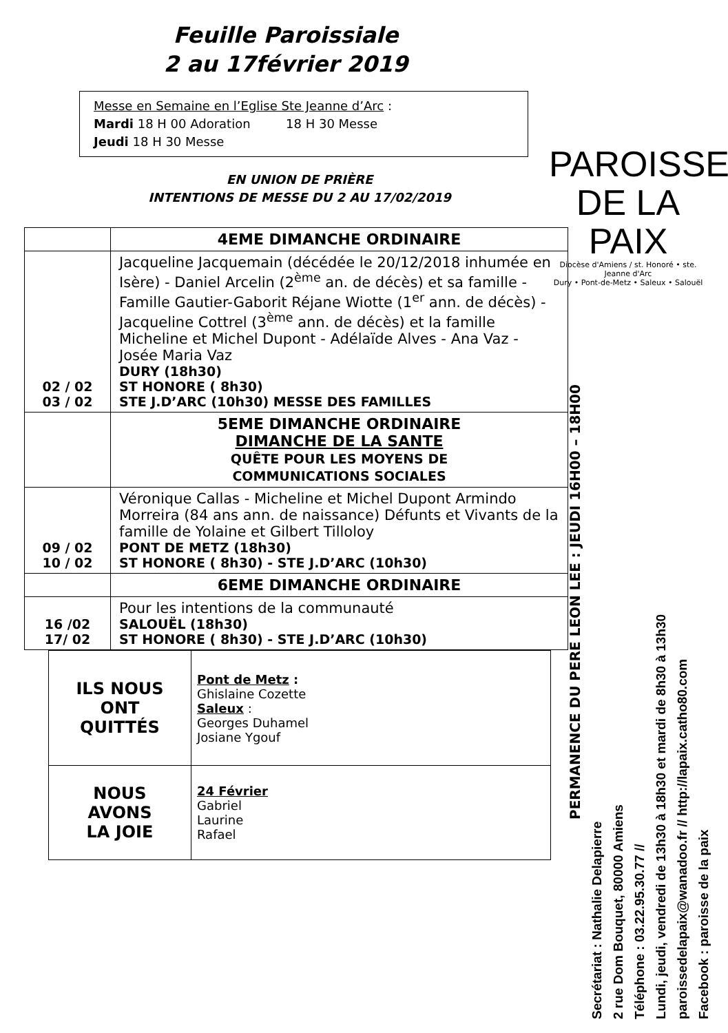Feuille Paroissiale
2 au 17février 2019
Messe en Semaine en l’Eglise Ste Jeanne d’Arc :
Mardi 18 H 00 Adoration 18 H 30 Messe
Jeudi 18 H 30 Messe
EN UNION DE PRIÈRE
INTENTIONS DE MESSE DU 2 AU 17/02/2019
| | 4EME DIMANCHE ORDINAIRE |
| 02 / 02 03 / 02 | Jacqueline Jacquemain (décédée le 20/12/2018 inhumée en Isère) - Daniel Arcelin (2<sup>ème</sup> an. de décès) et sa famille - Famille Gautier-Gaborit Réjane Wiotte (1<sup>er</sup> ann. de décès) - Jacqueline Cottrel (3<sup>ème</sup> ann. de décès) et la famille Micheline et Michel Dupont - Adélaïde Alves - Ana Vaz - Josée Maria Vaz DURY (18h30) ST HONORE ( 8h30) STE J.D’ARC (10h30) MESSE DES FAMILLES |
| | 5EME DIMANCHE ORDINAIRE DIMANCHE DE LA SANTE QUÊTE POUR LES MOYENS DE COMMUNICATIONS SOCIALES |
| 09 / 02 10 / 02 | Véronique Callas - Micheline et Michel Dupont Armindo Morreira (84 ans ann. de naissance) Défunts et Vivants de la famille de Yolaine et Gilbert Tilloloy PONT DE METZ (18h30) ST HONORE ( 8h30) - STE J.D’ARC (10h30) |
| | 6EME DIMANCHE ORDINAIRE |
| 16 /02 17/ 02 | Pour les intentions de la communauté SALOUËL (18h30) ST HONORE ( 8h30) - STE J.D’ARC (10h30) |
| ILS NOUS ONT QUITTÉS | Pont de Metz : Ghislaine Cozette Saleux : Georges Duhamel Josiane Ygouf |
| NOUS AVONS LA JOIE | 24 Février Gabriel Laurine Rafael |
PAROISSE
DE LA PAIX
Diocèse d'Amiens / st. Honoré • ste. Jeanne d'Arc
Dury • Pont-de-Metz • Saleux • Salouël
PERMANENCE DU PERE LEON LEE : JEUDI 16H00 – 18H00
Secrétariat : Nathalie Delapierre
2 rue Dom Bouquet, 80000 Amiens
Téléphone : 03.22.95.30.77 //
Lundi, jeudi, vendredi de 13h30 à 18h30 et mardi de 8h30 à 13h30
paroissedelapaix@wanadoo.fr // http://lapaix.catho80.com
Facebook : paroisse de la paix